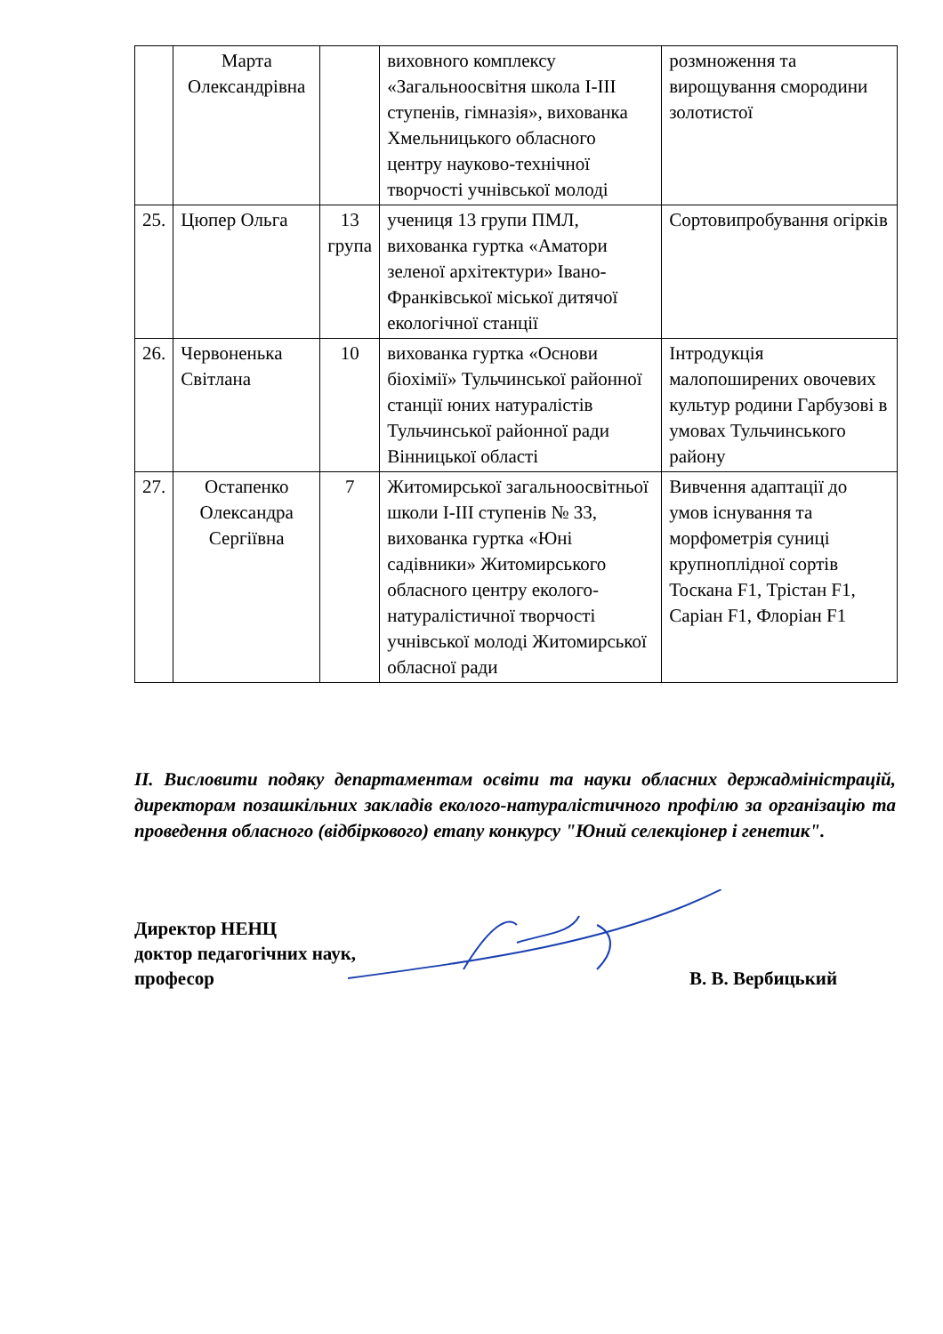| | Марта Олександрівна | | виховного комплексу «Загальноосвітня школа І-ІІІ ступенів, гімназія», вихованка Хмельницького обласного центру науково-технічної творчості учнівської молоді | розмноження та вирощування смородини золотистої |
| 25. | Цюпер Ольга | 13 група | учениця 13 групи ПМЛ, вихованка гуртка «Аматори зеленої архітектури» Івано-Франківської міської дитячої екологічної станції | Сортовипробування огірків |
| 26. | Червоненька Світлана | 10 | вихованка гуртка «Основи біохімії» Тульчинської районної станції юних натуралістів Тульчинської районної ради Вінницької області | Інтродукція малопоширених овочевих культур родини Гарбузові в умовах Тульчинського району |
| 27. | Остапенко Олександра Сергіївна | 7 | Житомирської загальноосвітньої школи І-ІІІ ступенів № 33, вихованка гуртка «Юні садівники» Житомирського обласного центру еколого-натуралістичної творчості учнівської молоді Житомирської обласної ради | Вивчення адаптації до умов існування та морфометрія суниці крупноплідної сортів Тоскана F1, Трістан F1, Саріан F1, Флоріан F1 |
ІІ. Висловити подяку департаментам освіти та науки обласних держадміністрацій, директорам позашкільних закладів еколого-натуралістичного профілю за організацію та проведення обласного (відбіркового) етапу конкурсу "Юний селекціонер і генетик".
Директор НЕНЦ
доктор педагогічних наук,
професор
В. В. Вербицький